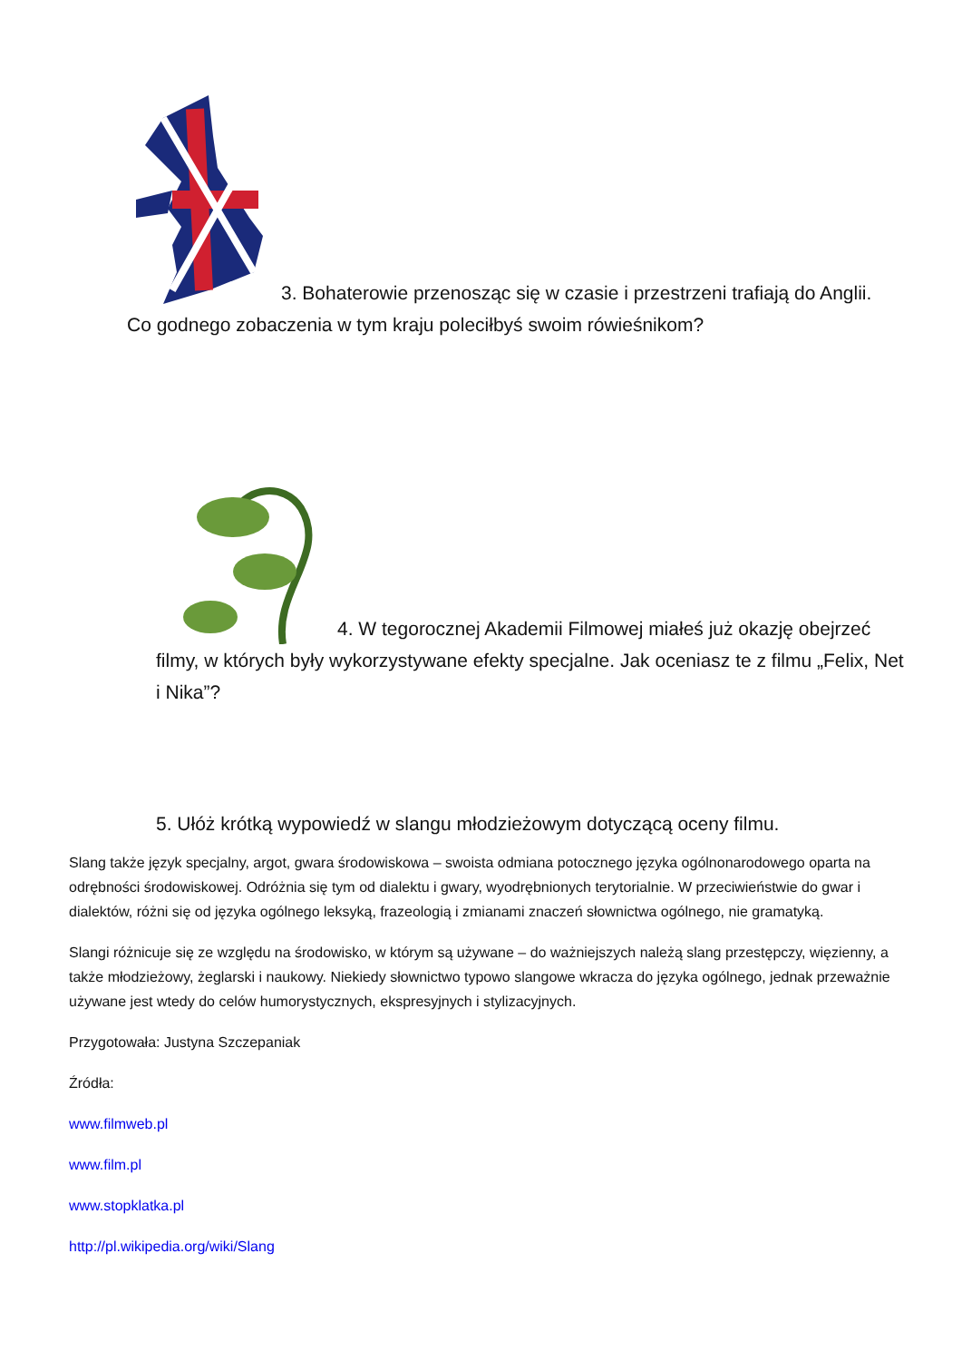3. Bohaterowie przenosząc się w czasie i przestrzeni trafiają do Anglii. Co godnego zobaczenia w tym kraju poleciłbyś swoim rówieśnikom?
4. W tegorocznej Akademii Filmowej miałeś już okazję obejrzeć filmy, w których były wykorzystywane efekty specjalne. Jak oceniasz te z filmu „Felix, Net i Nika”?
5. Ułóż krótką wypowiedź w slangu młodzieżowym dotyczącą oceny filmu.
Slang także język specjalny, argot, gwara środowiskowa – swoista odmiana potocznego języka ogólnonarodowego oparta na odrębności środowiskowej. Odróżnia się tym od dialektu i gwary, wyodrębnionych terytorialnie. W przeciwieństwie do gwar i dialektów, różni się od języka ogólnego leksyką, frazeologią i zmianami znaczeń słownictwa ogólnego, nie gramatyką.
Slangi różnicuje się ze względu na środowisko, w którym są używane – do ważniejszych należą slang przestępczy, więzienny, a także młodzieżowy, żeglarski i naukowy. Niekiedy słownictwo typowo slangowe wkracza do języka ogólnego, jednak przeważnie używane jest wtedy do celów humorystycznych, ekspresyjnych i stylizacyjnych.
Przygotowała: Justyna Szczepaniak
Źródła:
www.filmweb.pl
www.film.pl
www.stopklatka.pl
http://pl.wikipedia.org/wiki/Slang